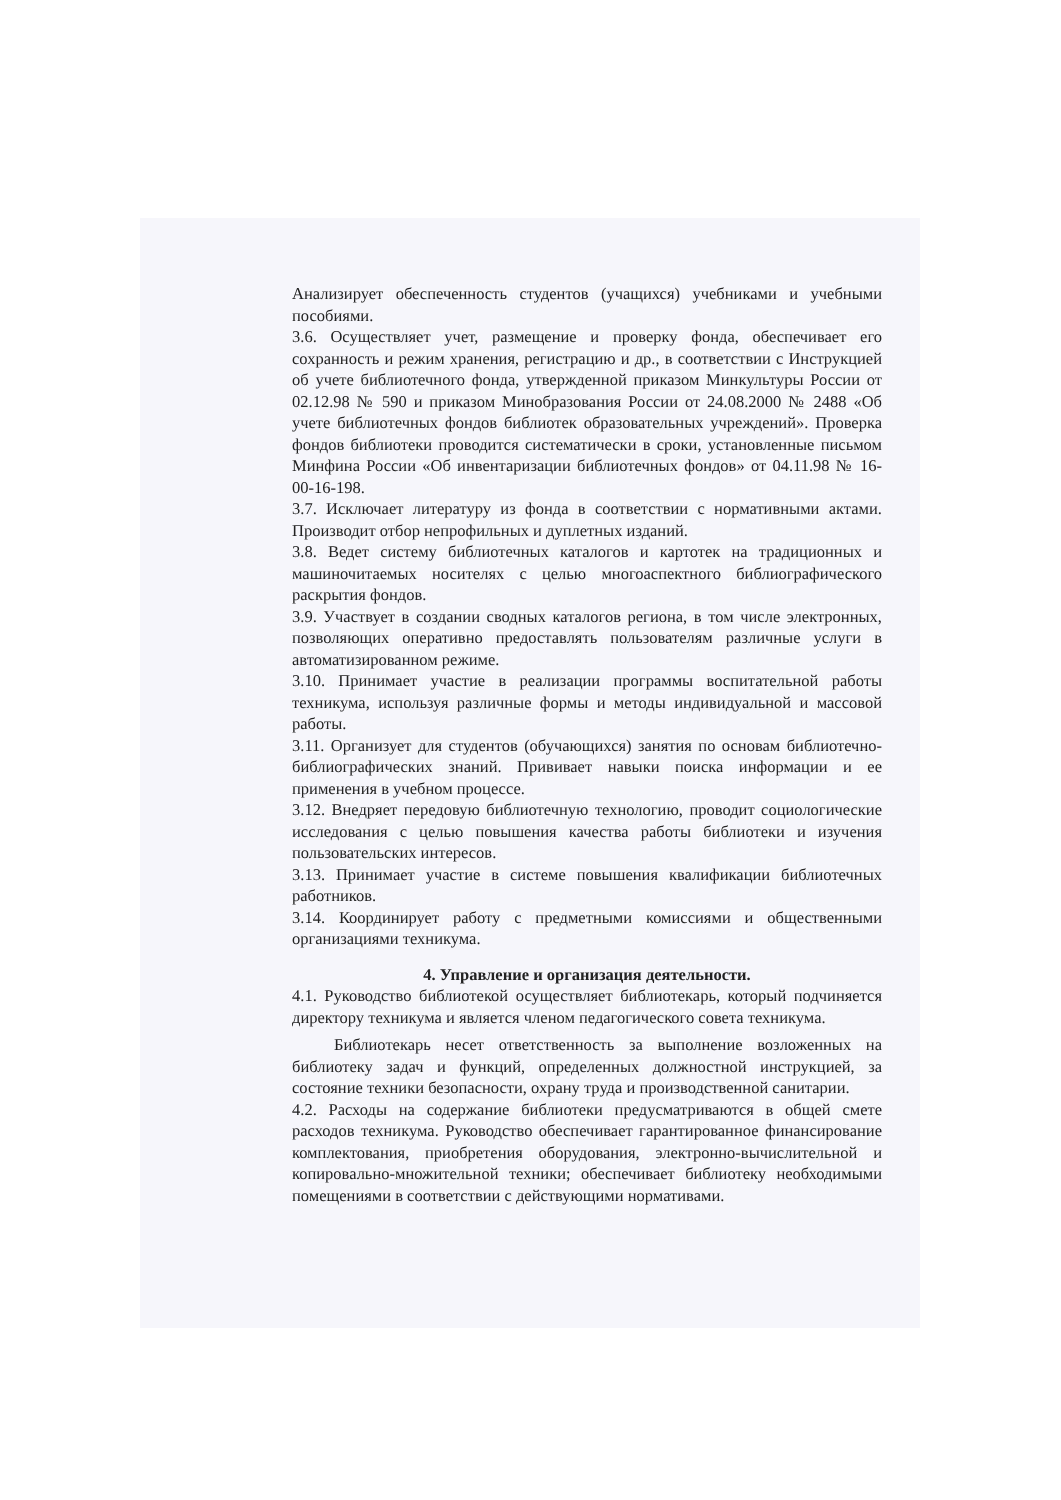Анализирует обеспеченность студентов (учащихся) учебниками и учебными пособиями.
3.6. Осуществляет учет, размещение и проверку фонда, обеспечивает его сохранность и режим хранения, регистрацию и др., в соответствии с Инструкцией об учете библиотечного фонда, утвержденной приказом Минкультуры России от 02.12.98 № 590 и приказом Минобразования России от 24.08.2000 № 2488 «Об учете библиотечных фондов библиотек образовательных учреждений». Проверка фондов библиотеки проводится систематически в сроки, установленные письмом Минфина России «Об инвентаризации библиотечных фондов» от 04.11.98 № 16-00-16-198.
3.7. Исключает литературу из фонда в соответствии с нормативными актами. Производит отбор непрофильных и дуплетных изданий.
3.8. Ведет систему библиотечных каталогов и картотек на традиционных и машиночитаемых носителях с целью многоаспектного библиографического раскрытия фондов.
3.9. Участвует в создании сводных каталогов региона, в том числе электронных, позволяющих оперативно предоставлять пользователям различные услуги в автоматизированном режиме.
3.10. Принимает участие в реализации программы воспитательной работы техникума, используя различные формы и методы индивидуальной и массовой работы.
3.11. Организует для студентов (обучающихся) занятия по основам библиотечно-библиографических знаний. Прививает навыки поиска информации и ее применения в учебном процессе.
3.12. Внедряет передовую библиотечную технологию, проводит социологические исследования с целью повышения качества работы библиотеки и изучения пользовательских интересов.
3.13. Принимает участие в системе повышения квалификации библиотечных работников.
3.14. Координирует работу с предметными комиссиями и общественными организациями техникума.
4. Управление и организация деятельности.
4.1. Руководство библиотекой осуществляет библиотекарь, который подчиняется директору техникума и является членом педагогического совета техникума.
Библиотекарь несет ответственность за выполнение возложенных на библиотеку задач и функций, определенных должностной инструкцией, за состояние техники безопасности, охрану труда и производственной санитарии.
4.2. Расходы на содержание библиотеки предусматриваются в общей смете расходов техникума. Руководство обеспечивает гарантированное финансирование комплектования, приобретения оборудования, электронно-вычислительной и копировально-множительной техники; обеспечивает библиотеку необходимыми помещениями в соответствии с действующими нормативами.